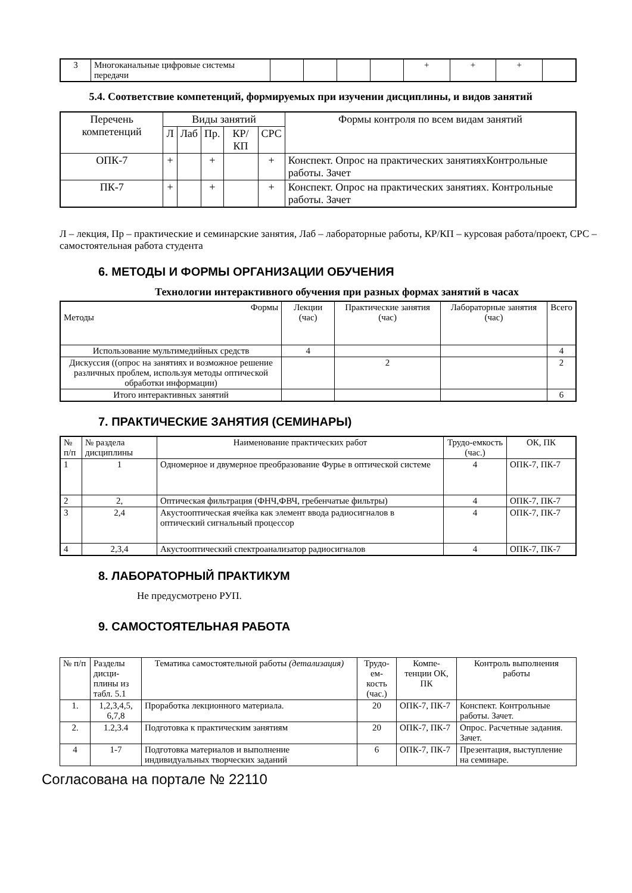| 3 | Многоканальные цифровые системы передачи | | | | | + | + | + | |
5.4. Соответствие компетенций, формируемых при изучении дисциплины, и видов занятий
| Перечень компетенций | Виды занятий | | | | | Формы контроля по всем видам занятий |
| --- | --- | --- | --- | --- | --- | --- |
| | Л | Лаб | Пр. | КР/КП | СРС | |
| ОПК-7 | + | | + | | + | Конспект. Опрос на практических занятияхКонтрольные работы. Зачет |
| ПК-7 | + | | + | | + | Конспект. Опрос на практических занятиях. Контрольные работы. Зачет |
Л – лекция, Пр – практические и семинарские занятия, Лаб – лабораторные работы, КР/КП – курсовая работа/проект, СРС – самостоятельная работа студента
6. МЕТОДЫ И ФОРМЫ ОРГАНИЗАЦИИ ОБУЧЕНИЯ
Технологии интерактивного обучения при разных формах занятий в часах
| Формы Методы | Лекции (час) | Практические занятия (час) | Лабораторные занятия (час) | Всего |
| --- | --- | --- | --- | --- |
| Использование мультимедийных средств | 4 | | | 4 |
| Дискуссия ((опрос на занятиях и возможное решение различных проблем, используя методы оптической обработки информации) | | 2 | | 2 |
| Итого интерактивных занятий | | | | 6 |
7. ПРАКТИЧЕСКИЕ ЗАНЯТИЯ (СЕМИНАРЫ)
| № п/п | № раздела дисциплины | Наименование практических работ | Трудо-емкость (час.) | ОК, ПК |
| --- | --- | --- | --- | --- |
| 1 | 1 | Одномерное и двумерное преобразование Фурье в оптической системе | 4 | ОПК-7, ПК-7 |
| 2 | 2, | Оптическая фильтрация (ФНЧ,ФВЧ, гребенчатые фильтры) | 4 | ОПК-7, ПК-7 |
| 3 | 2,4 | Акустооптическая ячейка как элемент ввода радиосигналов в оптический сигнальный процессор | 4 | ОПК-7, ПК-7 |
| 4 | 2,3,4 | Акустооптический спектроанализатор радиосигналов | 4 | ОПК-7, ПК-7 |
8. ЛАБОРАТОРНЫЙ ПРАКТИКУМ
Не предусмотрено РУП.
9. САМОСТОЯТЕЛЬНАЯ РАБОТА
| № п/п | Разделы дисци-плины из табл. 5.1 | Тематика самостоятельной работы (детализация) | Трудо-ем-кость (час.) | Компе-тенции ОК, ПК | Контроль выполнения работы |
| --- | --- | --- | --- | --- | --- |
| 1. | 1,2,3,4,5, 6,7,8 | Проработка лекционного материала. | 20 | ОПК-7, ПК-7 | Конспект. Контрольные работы. Зачет. |
| 2. | 1.2,3.4 | Подготовка к практическим занятиям | 20 | ОПК-7, ПК-7 | Опрос. Расчетные задания. Зачет. |
| 4 | 1-7 | Подготовка материалов и выполнение индивидуальных творческих заданий | 6 | ОПК-7, ПК-7 | Презентация, выступление на семинаре. |
Согласована на портале № 22110